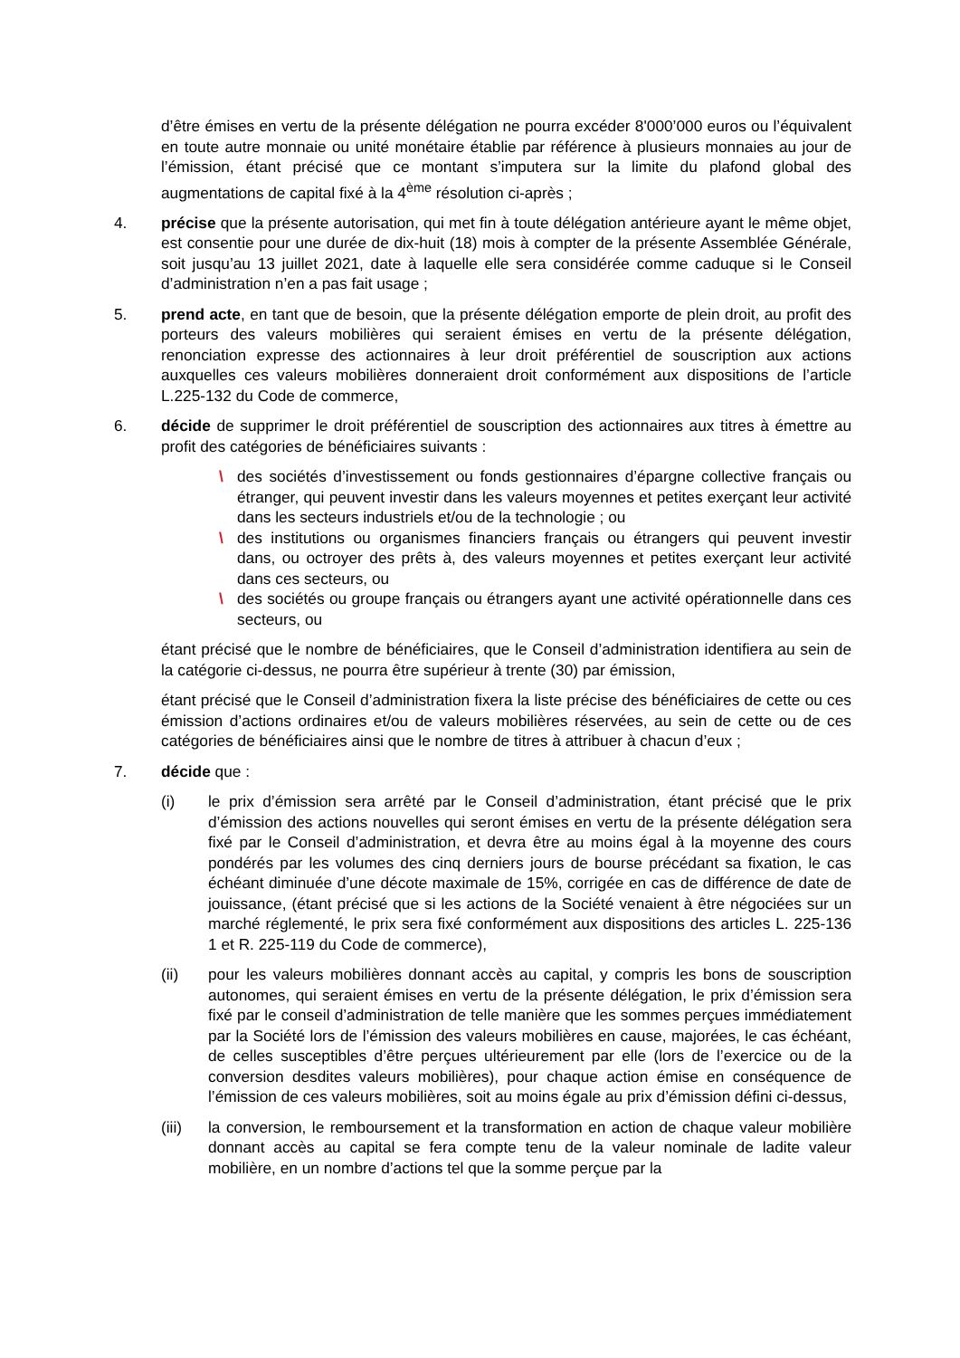d’être émises en vertu de la présente délégation ne pourra excéder 8'000’000 euros ou l’équivalent en toute autre monnaie ou unité monétaire établie par référence à plusieurs monnaies au jour de l’émission, étant précisé que ce montant s’imputera sur la limite du plafond global des augmentations de capital fixé à la 4<sup>ème</sup> résolution ci-après ;
4. précise que la présente autorisation, qui met fin à toute délégation antérieure ayant le même objet, est consentie pour une durée de dix-huit (18) mois à compter de la présente Assemblée Générale, soit jusqu’au 13 juillet 2021, date à laquelle elle sera considérée comme caduque si le Conseil d’administration n’en a pas fait usage ;
5. prend acte, en tant que de besoin, que la présente délégation emporte de plein droit, au profit des porteurs des valeurs mobilières qui seraient émises en vertu de la présente délégation, renonciation expresse des actionnaires à leur droit préférentiel de souscription aux actions auxquelles ces valeurs mobilières donneraient droit conformément aux dispositions de l’article L.225-132 du Code de commerce,
6. décide de supprimer le droit préférentiel de souscription des actionnaires aux titres à émettre au profit des catégories de bénéficiaires suivants :
\ des sociétés d’investissement ou fonds gestionnaires d’épargne collective français ou étranger, qui peuvent investir dans les valeurs moyennes et petites exerçant leur activité dans les secteurs industriels et/ou de la technologie ; ou
\ des institutions ou organismes financiers français ou étrangers qui peuvent investir dans, ou octroyer des prêts à, des valeurs moyennes et petites exerçant leur activité dans ces secteurs, ou
\ des sociétés ou groupe français ou étrangers ayant une activité opérationnelle dans ces secteurs, ou
étant précisé que le nombre de bénéficiaires, que le Conseil d’administration identifiera au sein de la catégorie ci-dessus, ne pourra être supérieur à trente (30) par émission,
étant précisé que le Conseil d’administration fixera la liste précise des bénéficiaires de cette ou ces émission d’actions ordinaires et/ou de valeurs mobilières réservées, au sein de cette ou de ces catégories de bénéficiaires ainsi que le nombre de titres à attribuer à chacun d’eux ;
7. décide que :
(i) le prix d’émission sera arrêté par le Conseil d’administration, étant précisé que le prix d’émission des actions nouvelles qui seront émises en vertu de la présente délégation sera fixé par le Conseil d’administration, et devra être au moins égal à la moyenne des cours pondérés par les volumes des cinq derniers jours de bourse précédant sa fixation, le cas échéant diminuée d’une décote maximale de 15%, corrigée en cas de différence de date de jouissance, (étant précisé que si les actions de la Société venaient à être négociées sur un marché réglementé, le prix sera fixé conformément aux dispositions des articles L. 225-136 1 et R. 225-119 du Code de commerce),
(ii) pour les valeurs mobilières donnant accès au capital, y compris les bons de souscription autonomes, qui seraient émises en vertu de la présente délégation, le prix d’émission sera fixé par le conseil d’administration de telle manière que les sommes perçues immédiatement par la Société lors de l’émission des valeurs mobilières en cause, majorées, le cas échéant, de celles susceptibles d’être perçues ultérieurement par elle (lors de l’exercice ou de la conversion desdites valeurs mobilières), pour chaque action émise en conséquence de l’émission de ces valeurs mobilières, soit au moins égale au prix d’émission défini ci-dessus,
(iii) la conversion, le remboursement et la transformation en action de chaque valeur mobilière donnant accès au capital se fera compte tenu de la valeur nominale de ladite valeur mobilière, en un nombre d’actions tel que la somme perçue par la